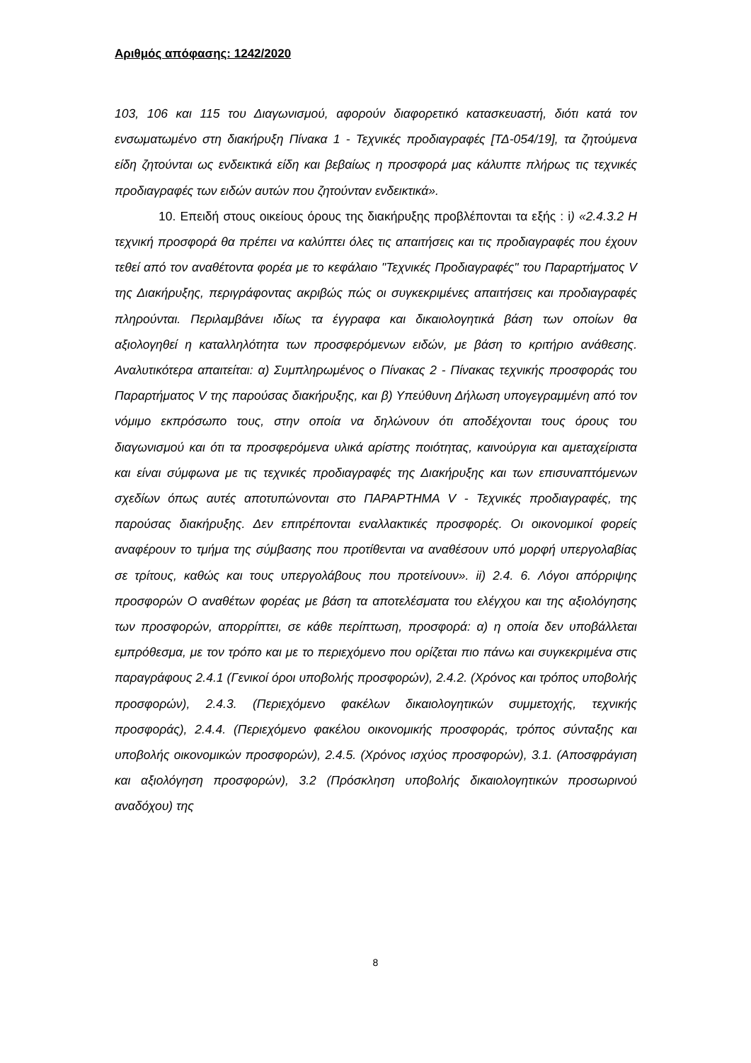Αριθμός απόφασης: 1242/2020
103, 106 και 115 του Διαγωνισμού, αφορούν διαφορετικό κατασκευαστή, διότι κατά τον ενσωματωμένο στη διακήρυξη Πίνακα 1 - Τεχνικές προδιαγραφές [ΤΔ-054/19], τα ζητούμενα είδη ζητούνται ως ενδεικτικά είδη και βεβαίως η προσφορά μας κάλυπτε πλήρως τις τεχνικές προδιαγραφές των ειδών αυτών που ζητούνταν ενδεικτικά».
10. Επειδή στους οικείους όρους της διακήρυξης προβλέπονται τα εξής : i) «2.4.3.2 Η τεχνική προσφορά θα πρέπει να καλύπτει όλες τις απαιτήσεις και τις προδιαγραφές που έχουν τεθεί από τον αναθέτοντα φορέα με το κεφάλαιο "Τεχνικές Προδιαγραφές" του Παραρτήματος V της Διακήρυξης, περιγράφοντας ακριβώς πώς οι συγκεκριμένες απαιτήσεις και προδιαγραφές πληρούνται. Περιλαμβάνει ιδίως τα έγγραφα και δικαιολογητικά βάση των οποίων θα αξιολογηθεί η καταλληλότητα των προσφερόμενων ειδών, με βάση το κριτήριο ανάθεσης. Αναλυτικότερα απαιτείται: α) Συμπληρωμένος ο Πίνακας 2 - Πίνακας τεχνικής προσφοράς του Παραρτήματος V της παρούσας διακήρυξης, και β) Υπεύθυνη Δήλωση υπογεγραμμένη από τον νόμιμο εκπρόσωπο τους, στην οποία να δηλώνουν ότι αποδέχονται τους όρους του διαγωνισμού και ότι τα προσφερόμενα υλικά αρίστης ποιότητας, καινούργια και αμεταχείριστα και είναι σύμφωνα με τις τεχνικές προδιαγραφές της Διακήρυξης και των επισυναπτόμενων σχεδίων όπως αυτές αποτυπώνονται στο ΠΑΡΑΡΤΗΜΑ V - Τεχνικές προδιαγραφές, της παρούσας διακήρυξης. Δεν επιτρέπονται εναλλακτικές προσφορές. Οι οικονομικοί φορείς αναφέρουν το τμήμα της σύμβασης που προτίθενται να αναθέσουν υπό μορφή υπεργολαβίας σε τρίτους, καθώς και τους υπεργολάβους που προτείνουν». ii) 2.4. 6. Λόγοι απόρριψης προσφορών Ο αναθέτων φορέας με βάση τα αποτελέσματα του ελέγχου και της αξιολόγησης των προσφορών, απορρίπτει, σε κάθε περίπτωση, προσφορά: α) η οποία δεν υποβάλλεται εμπρόθεσμα, με τον τρόπο και με το περιεχόμενο που ορίζεται πιο πάνω και συγκεκριμένα στις παραγράφους 2.4.1 (Γενικοί όροι υποβολής προσφορών), 2.4.2. (Χρόνος και τρόπος υποβολής προσφορών), 2.4.3. (Περιεχόμενο φακέλων δικαιολογητικών συμμετοχής, τεχνικής προσφοράς), 2.4.4. (Περιεχόμενο φακέλου οικονομικής προσφοράς, τρόπος σύνταξης και υποβολής οικονομικών προσφορών), 2.4.5. (Χρόνος ισχύος προσφορών), 3.1. (Αποσφράγιση και αξιολόγηση προσφορών), 3.2 (Πρόσκληση υποβολής δικαιολογητικών προσωρινού αναδόχου) της
8